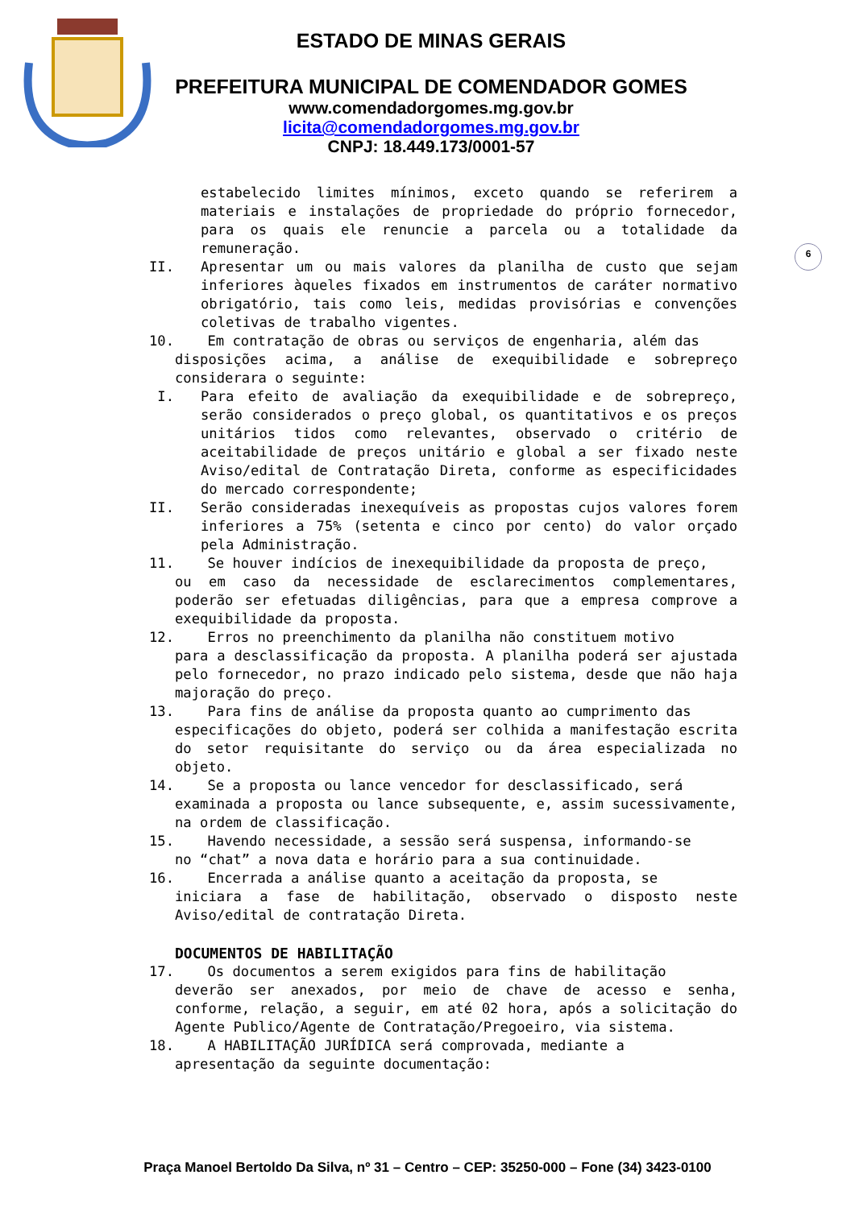ESTADO DE MINAS GERAIS
PREFEITURA MUNICIPAL DE COMENDADOR GOMES
www.comendadorgomes.mg.gov.br
licita@comendadorgomes.mg.gov.br
CNPJ: 18.449.173/0001-57
6
estabelecido limites mínimos, exceto quando se referirem a materiais e instalações de propriedade do próprio fornecedor, para os quais ele renuncie a parcela ou a totalidade da remuneração.
II. Apresentar um ou mais valores da planilha de custo que sejam inferiores àqueles fixados em instrumentos de caráter normativo obrigatório, tais como leis, medidas provisórias e convenções coletivas de trabalho vigentes.
10. Em contratação de obras ou serviços de engenharia, além das
disposições acima, a análise de exequibilidade e sobrepreço considerara o seguinte:
I. Para efeito de avaliação da exequibilidade e de sobrepreço, serão considerados o preço global, os quantitativos e os preços unitários tidos como relevantes, observado o critério de aceitabilidade de preços unitário e global a ser fixado neste Aviso/edital de Contratação Direta, conforme as especificidades do mercado correspondente;
II. Serão consideradas inexequíveis as propostas cujos valores forem inferiores a 75% (setenta e cinco por cento) do valor orçado pela Administração.
11. Se houver indícios de inexequibilidade da proposta de preço,
ou em caso da necessidade de esclarecimentos complementares, poderão ser efetuadas diligências, para que a empresa comprove a exequibilidade da proposta.
12. Erros no preenchimento da planilha não constituem motivo
para a desclassificação da proposta. A planilha poderá ser ajustada pelo fornecedor, no prazo indicado pelo sistema, desde que não haja majoração do preço.
13. Para fins de análise da proposta quanto ao cumprimento das
especificações do objeto, poderá ser colhida a manifestação escrita do setor requisitante do serviço ou da área especializada no objeto.
14. Se a proposta ou lance vencedor for desclassificado, será
examinada a proposta ou lance subsequente, e, assim sucessivamente, na ordem de classificação.
15. Havendo necessidade, a sessão será suspensa, informando-se
no “chat” a nova data e horário para a sua continuidade.
16. Encerrada a análise quanto a aceitação da proposta, se
iniciara a fase de habilitação, observado o disposto neste Aviso/edital de contratação Direta.
DOCUMENTOS DE HABILITAÇÃO
17. Os documentos a serem exigidos para fins de habilitação
deverão ser anexados, por meio de chave de acesso e senha, conforme, relação, a seguir, em até 02 hora, após a solicitação do Agente Publico/Agente de Contratação/Pregoeiro, via sistema.
18. A HABILITAÇÃO JURÍDICA será comprovada, mediante a
apresentação da seguinte documentação:
Praça Manoel Bertoldo Da Silva, nº 31 – Centro – CEP: 35250-000 – Fone (34) 3423-0100